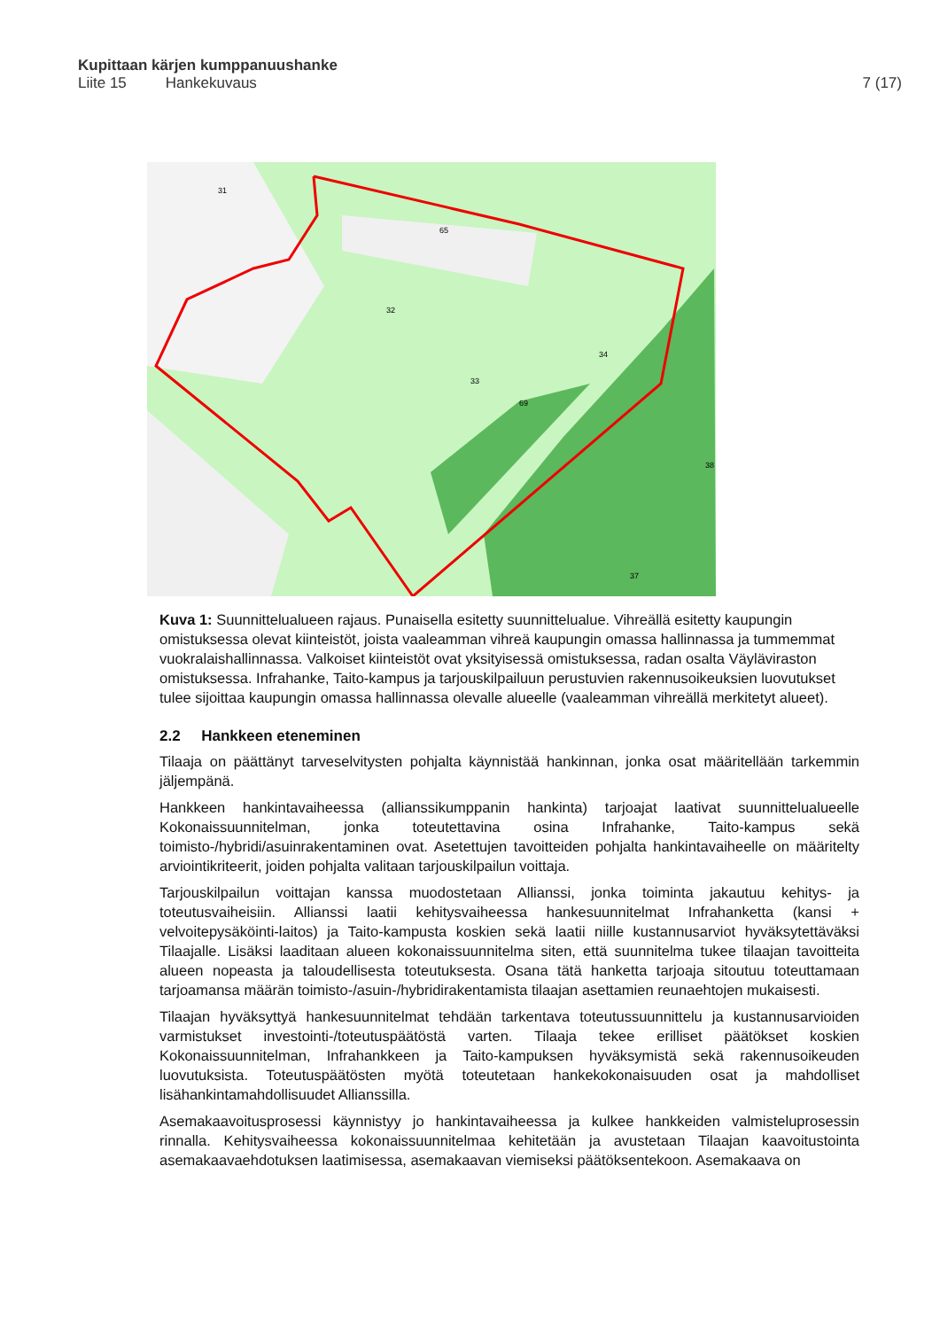Kupittaan kärjen kumppanuushanke
Liite 15 Hankekuvaus 7 (17)
31
65
32
33
34
69
37
38
Kuva 1: Suunnittelualueen rajaus. Punaisella esitetty suunnittelualue. Vihreällä esitetty kaupungin omistuksessa olevat kiinteistöt, joista vaaleamman vihreä kaupungin omassa hallinnassa ja tummemmat vuokralaishallinnassa. Valkoiset kiinteistöt ovat yksityisessä omistuksessa, radan osalta Väyläviraston omistuksessa. Infrahanke, Taito-kampus ja tarjouskilpailuun perustuvien rakennusoikeuksien luovutukset tulee sijoittaa kaupungin omassa hallinnassa olevalle alueelle (vaaleamman vihreällä merkitetyt alueet).
2.2 Hankkeen eteneminen
Tilaaja on päättänyt tarveselvitysten pohjalta käynnistää hankinnan, jonka osat määritellään tarkemmin jäljempänä.
Hankkeen hankintavaiheessa (allianssikumppanin hankinta) tarjoajat laativat suunnittelualueelle Kokonaissuunnitelman, jonka toteutettavina osina Infrahanke, Taito-kampus sekä toimisto-/hybridi/asuinrakentaminen ovat. Asetettujen tavoitteiden pohjalta hankintavaiheelle on määritelty arviointikriteerit, joiden pohjalta valitaan tarjouskilpailun voittaja.
Tarjouskilpailun voittajan kanssa muodostetaan Allianssi, jonka toiminta jakautuu kehitys- ja toteutusvaiheisiin. Allianssi laatii kehitysvaiheessa hankesuunnitelmat Infrahanketta (kansi + velvoitepysäköinti-laitos) ja Taito-kampusta koskien sekä laatii niille kustannusarviot hyväksytettäväksi Tilaajalle. Lisäksi laaditaan alueen kokonaissuunnitelma siten, että suunnitelma tukee tilaajan tavoitteita alueen nopeasta ja taloudellisesta toteutuksesta. Osana tätä hanketta tarjoaja sitoutuu toteuttamaan tarjoamansa määrän toimisto-/asuin-/hybridirakentamista tilaajan asettamien reunaehtojen mukaisesti.
Tilaajan hyväksyttyä hankesuunnitelmat tehdään tarkentava toteutussuunnittelu ja kustannusarvioiden varmistukset investointi-/toteutuspäätöstä varten. Tilaaja tekee erilliset päätökset koskien Kokonaissuunnitelman, Infrahankkeen ja Taito-kampuksen hyväksymistä sekä rakennusoikeuden luovutuksista. Toteutuspäätösten myötä toteutetaan hankekokonaisuuden osat ja mahdolliset lisähankintamahdollisuudet Allianssilla.
Asemakaavoitusprosessi käynnistyy jo hankintavaiheessa ja kulkee hankkeiden valmisteluprosessin rinnalla. Kehitysvaiheessa kokonaissuunnitelmaa kehitetään ja avustetaan Tilaajan kaavoitustointa asemakaavaehdotuksen laatimisessa, asemakaavan viemiseksi päätöksentekoon. Asemakaava on